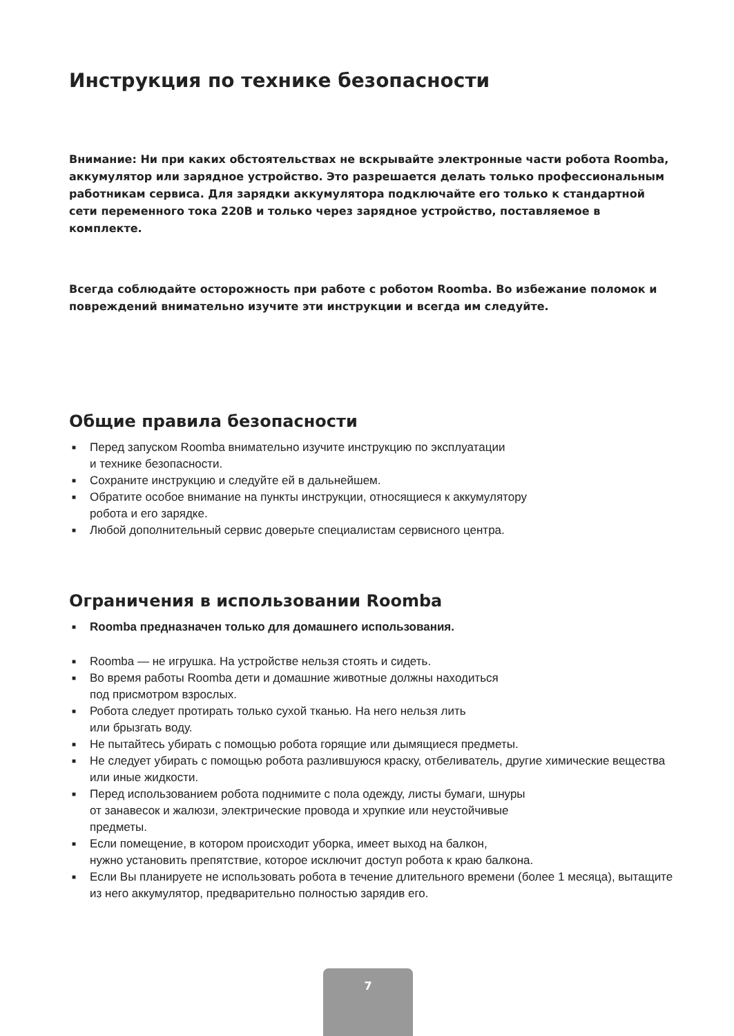Инструкция по технике безопасности
Внимание: Ни при каких обстоятельствах не вскрывайте электронные части робота Roomba, аккумулятор или зарядное устройство. Это разрешается делать только профессиональным работникам сервиса. Для зарядки аккумулятора подключайте его только к стандартной сети переменного тока 220В и только через зарядное устройство, поставляемое в комплекте.
Всегда соблюдайте осторожность при работе с роботом Roomba. Во избежание поломок и повреждений внимательно изучите эти инструкции и всегда им следуйте.
Общие правила безопасности
■ Перед запуском Roomba внимательно изучите инструкцию по эксплуатации
и технике безопасности.
■ Сохраните инструкцию и следуйте ей в дальнейшем.
■ Обратите особое внимание на пункты инструкции, относящиеся к аккумулятору
робота и его зарядке.
■ Любой дополнительный сервис доверьте специалистам сервисного центра.
Ограничения в использовании Roomba
■ Roomba предназначен только для домашнего использования.
■ Roomba — не игрушка. На устройстве нельзя стоять и сидеть.
■ Во время работы Roomba дети и домашние животные должны находиться
под присмотром взрослых.
■ Робота следует протирать только сухой тканью. На него нельзя лить
или брызгать воду.
■ Не пытайтесь убирать с помощью робота горящие или дымящиеся предметы.
■ Не следует убирать с помощью робота разлившуюся краску, отбеливатель, другие химические вещества или иные жидкости.
■ Перед использованием робота поднимите с пола одежду, листы бумаги, шнуры
от занавесок и жалюзи, электрические провода и хрупкие или неустойчивые
предметы.
■ Если помещение, в котором происходит уборка, имеет выход на балкон,
нужно установить препятствие, которое исключит доступ робота к краю балкона.
■ Если Вы планируете не использовать робота в течение длительного времени (более 1 месяца), вытащите из него аккумулятор, предварительно полностью зарядив его.
7